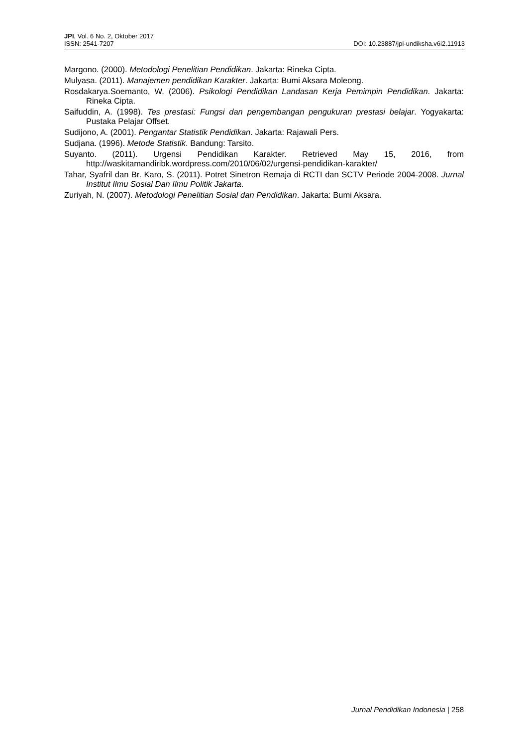JPI, Vol. 6 No. 2, Oktober 2017
ISSN: 2541-7207 DOI: 10.23887/jpi-undiksha.v6i2.11913
Margono. (2000). Metodologi Penelitian Pendidikan. Jakarta: Rineka Cipta.
Mulyasa. (2011). Manajemen pendidikan Karakter. Jakarta: Bumi Aksara Moleong.
Rosdakarya.Soemanto, W. (2006). Psikologi Pendidikan Landasan Kerja Pemimpin Pendidikan. Jakarta: Rineka Cipta.
Saifuddin, A. (1998). Tes prestasi: Fungsi dan pengembangan pengukuran prestasi belajar. Yogyakarta: Pustaka Pelajar Offset.
Sudijono, A. (2001). Pengantar Statistik Pendidikan. Jakarta: Rajawali Pers.
Sudjana. (1996). Metode Statistik. Bandung: Tarsito.
Suyanto. (2011). Urgensi Pendidikan Karakter. Retrieved May 15, 2016, from http://waskitamandiribk.wordpress.com/2010/06/02/urgensi-pendidikan-karakter/
Tahar, Syafril dan Br. Karo, S. (2011). Potret Sinetron Remaja di RCTI dan SCTV Periode 2004-2008. Jurnal Institut Ilmu Sosial Dan Ilmu Politik Jakarta.
Zuriyah, N. (2007). Metodologi Penelitian Sosial dan Pendidikan. Jakarta: Bumi Aksara.
Jurnal Pendidikan Indonesia | 258